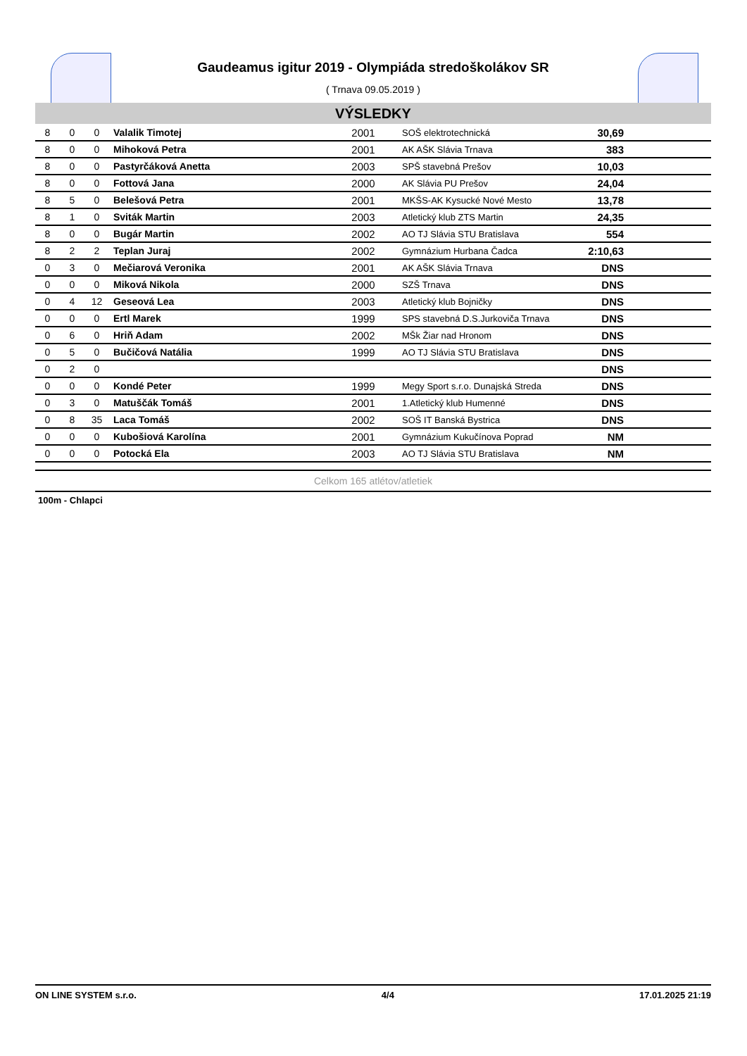Gaudeamus igitur 2019 - Olympiáda stredoškolákov SR
( Trnava 09.05.2019 )
VÝSLEDKY
| 8 | 0 | 0 | Valalik Timotej | 2001 | SOŠ elektrotechnická | 30,69 | |
| 8 | 0 | 0 | Mihoková Petra | 2001 | AK AŠK Slávia Trnava | 383 | |
| 8 | 0 | 0 | Pastyrčáková Anetta | 2003 | SPŠ stavebná Prešov | 10,03 | |
| 8 | 0 | 0 | Fottová Jana | 2000 | AK Slávia PU Prešov | 24,04 | |
| 8 | 5 | 0 | Belešová Petra | 2001 | MKŠS-AK Kysucké Nové Mesto | 13,78 | |
| 8 | 1 | 0 | Sviták Martin | 2003 | Atletický klub ZTS Martin | 24,35 | |
| 8 | 0 | 0 | Bugár Martin | 2002 | AO TJ Slávia STU Bratislava | 554 | |
| 8 | 2 | 2 | Teplan Juraj | 2002 | Gymnázium Hurbana Čadca | 2:10,63 | |
| 0 | 3 | 0 | Mečiarová Veronika | 2001 | AK AŠK Slávia Trnava | DNS | |
| 0 | 0 | 0 | Miková Nikola | 2000 | SZŠ Trnava | DNS | |
| 0 | 4 | 12 | Geseová Lea | 2003 | Atletický klub Bojničky | DNS | |
| 0 | 0 | 0 | Ertl Marek | 1999 | SPS stavebná D.S.Jurkoviča Trnava | DNS | |
| 0 | 6 | 0 | Hriň Adam | 2002 | MŠk Žiar nad Hronom | DNS | |
| 0 | 5 | 0 | Bučičová Natália | 1999 | AO TJ Slávia STU Bratislava | DNS | |
| 0 | 2 | 0 | | | | DNS | |
| 0 | 0 | 0 | Kondé Peter | 1999 | Megy Sport s.r.o. Dunajská Streda | DNS | |
| 0 | 3 | 0 | Matuščák Tomáš | 2001 | 1.Atletický klub Humenné | DNS | |
| 0 | 8 | 35 | Laca Tomáš | 2002 | SOŠ IT Banská Bystrica | DNS | |
| 0 | 0 | 0 | Kubošiová Karolína | 2001 | Gymnázium Kukučínova Poprad | NM | |
| 0 | 0 | 0 | Potocká Ela | 2003 | AO TJ Slávia STU Bratislava | NM | |
Celkom 165 atlétov/atletiek
100m - Chlapci
ON LINE SYSTEM s.r.o. 4/4 17.01.2025 21:19